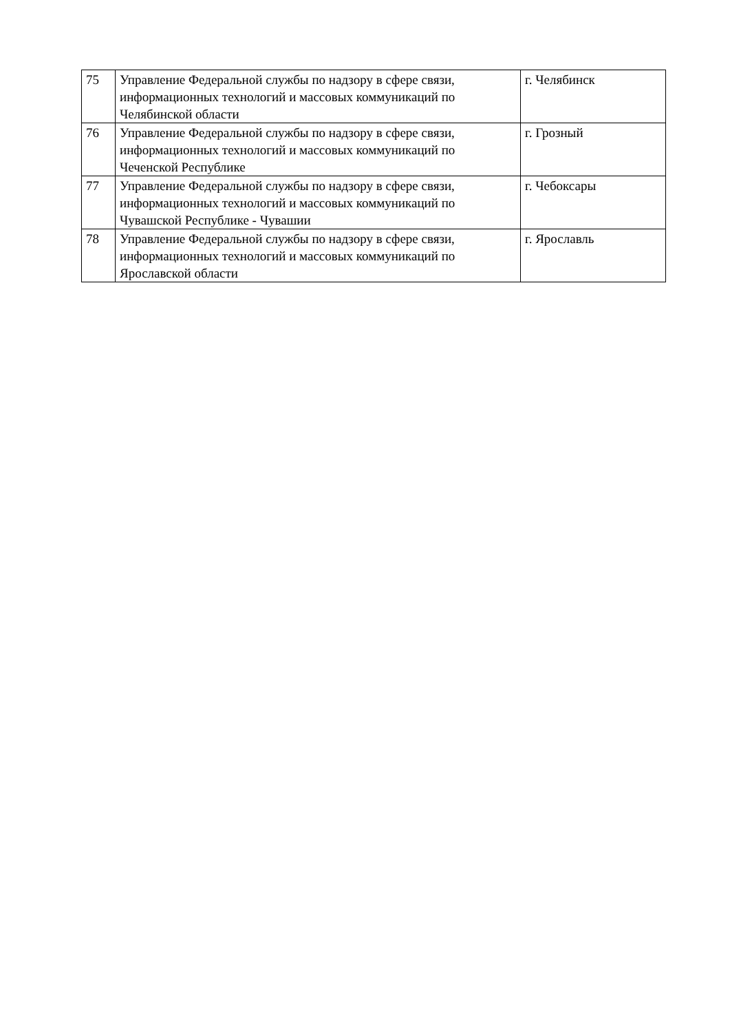| 75 | Управление Федеральной службы по надзору в сфере связи, информационных технологий и массовых коммуникаций по Челябинской области | г. Челябинск |
| 76 | Управление Федеральной службы по надзору в сфере связи, информационных технологий и массовых коммуникаций по Чеченской Республике | г. Грозный |
| 77 | Управление Федеральной службы по надзору в сфере связи, информационных технологий и массовых коммуникаций по Чувашской Республике - Чувашии | г. Чебоксары |
| 78 | Управление Федеральной службы по надзору в сфере связи, информационных технологий и массовых коммуникаций по Ярославской области | г. Ярославль |